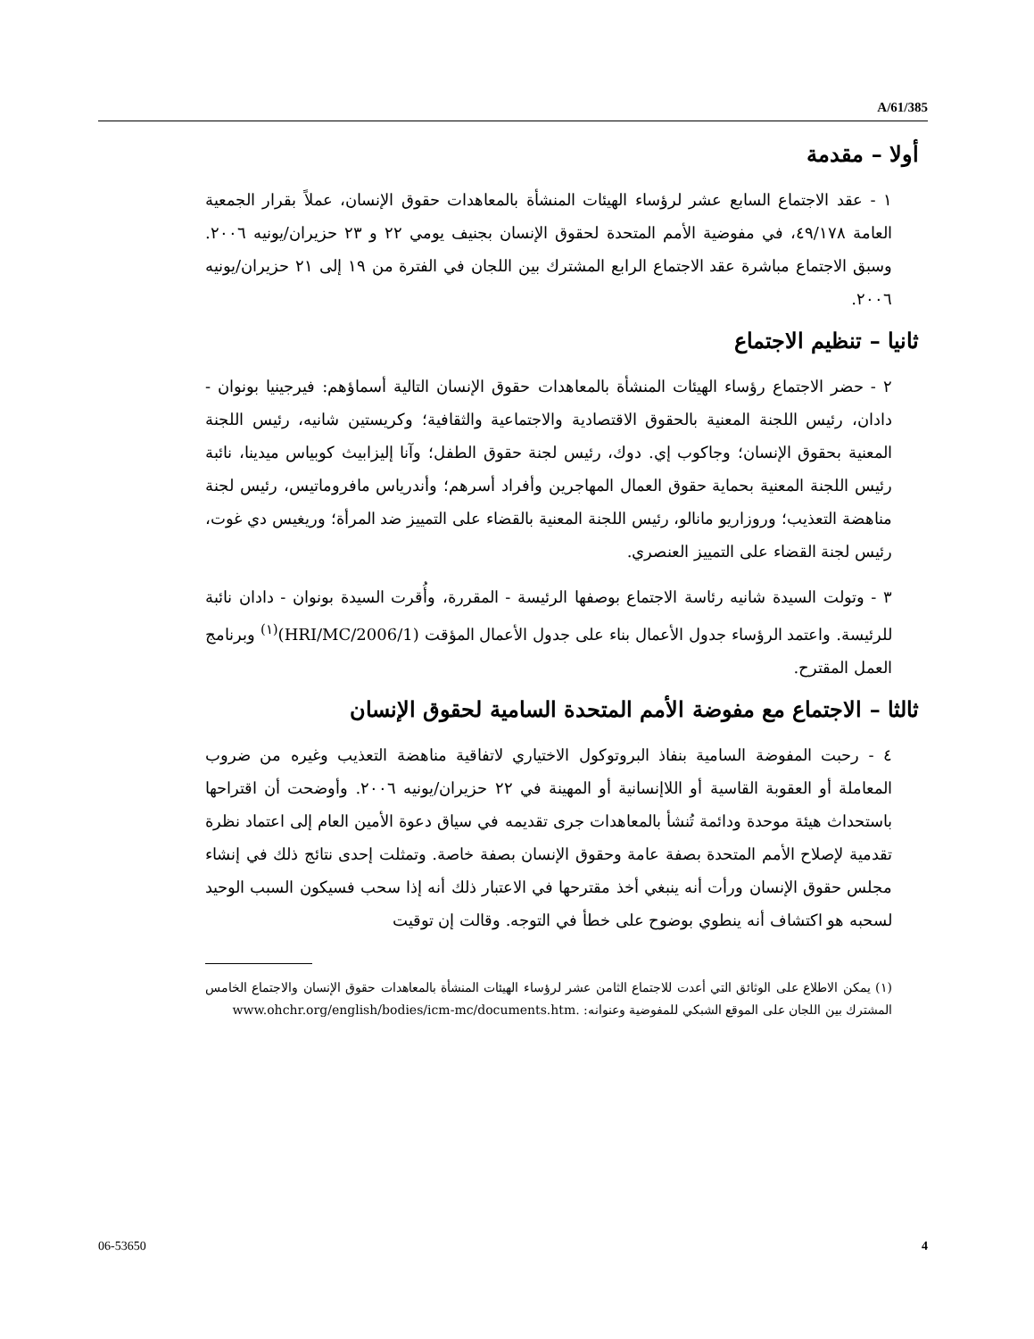A/61/385
أولا – مقدمة
١ - عقد الاجتماع السابع عشر لرؤساء الهيئات المنشأة بالمعاهدات حقوق الإنسان، عملاً بقرار الجمعية العامة ٤٩/١٧٨، في مفوضية الأمم المتحدة لحقوق الإنسان بجنيف يومي ٢٢ و ٢٣ حزيران/يونيه ٢٠٠٦. وسبق الاجتماع مباشرة عقد الاجتماع الرابع المشترك بين اللجان في الفترة من ١٩ إلى ٢١ حزيران/يونيه ٢٠٠٦.
ثانيا – تنظيم الاجتماع
٢ - حضر الاجتماع رؤساء الهيئات المنشأة بالمعاهدات حقوق الإنسان التالية أسماؤهم: فيرجينيا بونوان - دادان، رئيس اللجنة المعنية بالحقوق الاقتصادية والاجتماعية والثقافية؛ وكريستين شانيه، رئيس اللجنة المعنية بحقوق الإنسان؛ وجاكوب إي. دوك، رئيس لجنة حقوق الطفل؛ وآنا إليزابيث كوبياس ميدينا، نائبة رئيس اللجنة المعنية بحماية حقوق العمال المهاجرين وأفراد أسرهم؛ وأندرياس مافروماتيس، رئيس لجنة مناهضة التعذيب؛ وروزاريو مانالو، رئيس اللجنة المعنية بالقضاء على التمييز ضد المرأة؛ وريغيس دي غوت، رئيس لجنة القضاء على التمييز العنصري.
٣ - وتولت السيدة شانيه رئاسة الاجتماع بوصفها الرئيسة - المقررة، وأُقرت السيدة بونوان - دادان نائبة للرئيسة. واعتمد الرؤساء جدول الأعمال بناء على جدول الأعمال المؤقت (HRI/MC/2006/1)<sup>(١)</sup> وبرنامج العمل المقترح.
ثالثا – الاجتماع مع مفوضة الأمم المتحدة السامية لحقوق الإنسان
٤ - رحبت المفوضة السامية بنفاذ البروتوكول الاختياري لاتفاقية مناهضة التعذيب وغيره من ضروب المعاملة أو العقوبة القاسية أو اللاإنسانية أو المهينة في ٢٢ حزيران/يونيه ٢٠٠٦. وأوضحت أن اقتراحها باستحداث هيئة موحدة ودائمة تُنشأ بالمعاهدات جرى تقديمه في سياق دعوة الأمين العام إلى اعتماد نظرة تقدمية لإصلاح الأمم المتحدة بصفة عامة وحقوق الإنسان بصفة خاصة. وتمثلت إحدى نتائج ذلك في إنشاء مجلس حقوق الإنسان ورأت أنه ينبغي أخذ مقترحها في الاعتبار ذلك أنه إذا سحب فسيكون السبب الوحيد لسحبه هو اكتشاف أنه ينطوي بوضوح على خطأ في التوجه. وقالت إن توقيت
(١) يمكن الاطلاع على الوثائق التي أعدت للاجتماع الثامن عشر لرؤساء الهيئات المنشأة بالمعاهدات حقوق الإنسان والاجتماع الخامس المشترك بين اللجان على الموقع الشبكي للمفوضية وعنوانه: .www.ohchr.org/english/bodies/icm-mc/documents.htm
06-53650 4